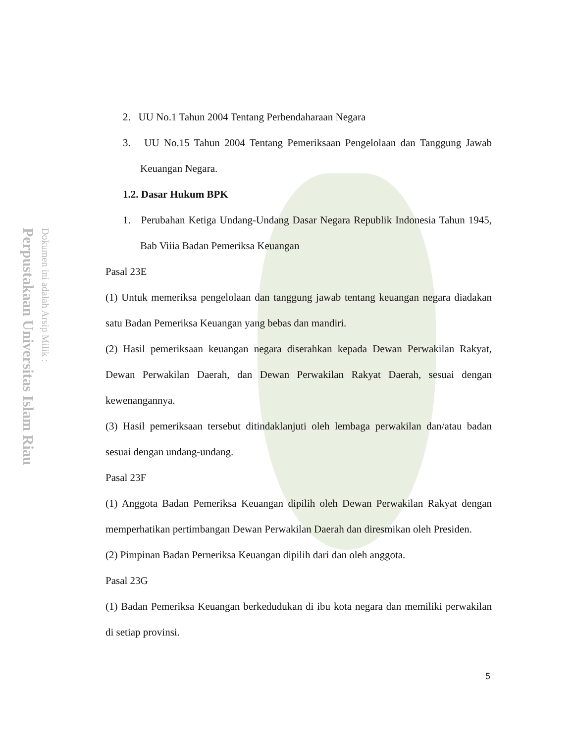Perpustakaan Universitas Islam Riau
Dokumen ini adalah Arsip Milik :
2. UU No.1 Tahun 2004 Tentang Perbendaharaan Negara
3. UU No.15 Tahun 2004 Tentang Pemeriksaan Pengelolaan dan Tanggung Jawab Keuangan Negara.
1.2. Dasar Hukum BPK
1. Perubahan Ketiga Undang-Undang Dasar Negara Republik Indonesia Tahun 1945, Bab Viiia Badan Pemeriksa Keuangan
Pasal 23E
(1) Untuk memeriksa pengelolaan dan tanggung jawab tentang keuangan negara diadakan satu Badan Pemeriksa Keuangan yang bebas dan mandiri.
(2) Hasil pemeriksaan keuangan negara diserahkan kepada Dewan Perwakilan Rakyat, Dewan Perwakilan Daerah, dan Dewan Perwakilan Rakyat Daerah, sesuai dengan kewenangannya.
(3) Hasil pemeriksaan tersebut ditindaklanjuti oleh lembaga perwakilan dan/atau badan sesuai dengan undang-undang.
Pasal 23F
(1) Anggota Badan Pemeriksa Keuangan dipilih oleh Dewan Perwakilan Rakyat dengan memperhatikan pertimbangan Dewan Perwakilan Daerah dan diresmikan oleh Presiden.
(2) Pimpinan Badan Perneriksa Keuangan dipilih dari dan oleh anggota.
Pasal 23G
(1) Badan Pemeriksa Keuangan berkedudukan di ibu kota negara dan memiliki perwakilan di setiap provinsi.
5